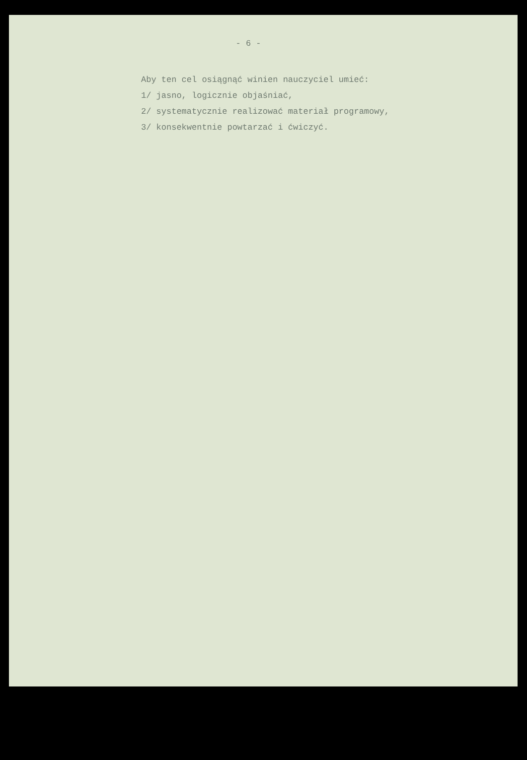- 6 -
Aby ten cel osiągnąć winien nauczyciel umieć:
1/ jasno, logicznie objaśniać,
2/ systematycznie realizować materiał programowy,
3/ konsekwentnie powtarzać i ćwiczyć.